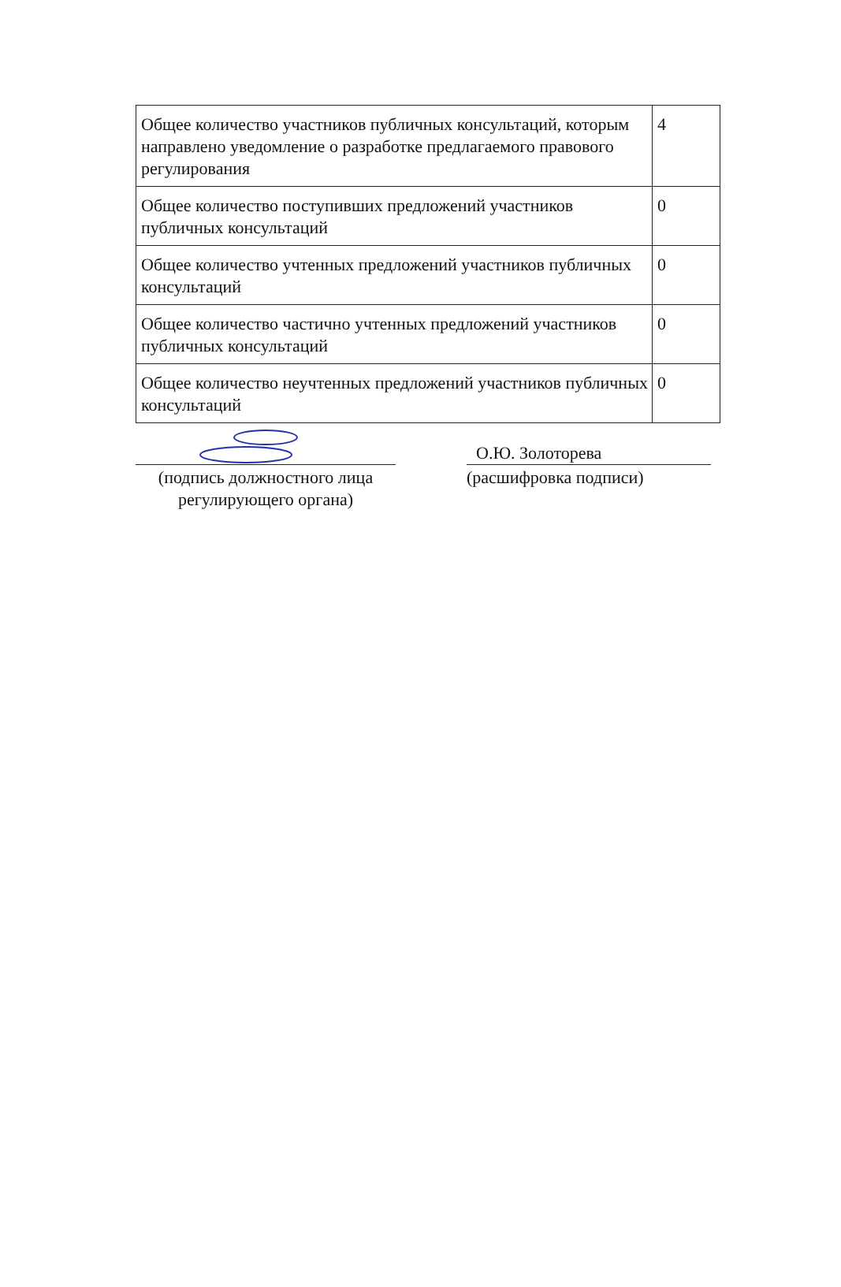| Общее количество участников публичных консультаций, которым направлено уведомление о разработке предлагаемого правового регулирования | 4 |
| Общее количество поступивших предложений участников публичных консультаций | 0 |
| Общее количество учтенных предложений участников публичных консультаций | 0 |
| Общее количество частично учтенных предложений участников публичных консультаций | 0 |
| Общее количество неучтенных предложений участников публичных консультаций | 0 |
(подпись должностного лица
регулирующего органа)
О.Ю. Золоторева
(расшифровка подписи)